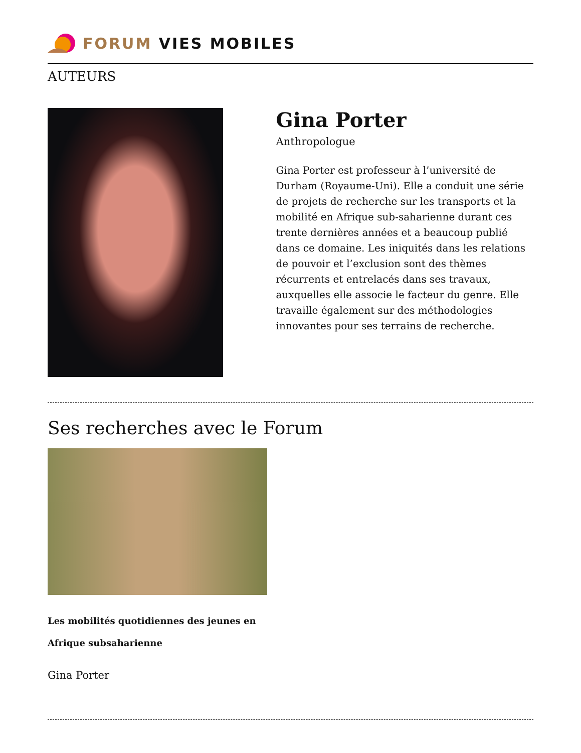FORUM VIES MOBILES
AUTEURS
Gina Porter
Anthropologue
Gina Porter est professeur à l’université de Durham (Royaume-Uni). Elle a conduit une série de projets de recherche sur les transports et la mobilité en Afrique sub-saharienne durant ces trente dernières années et a beaucoup publié dans ce domaine. Les iniquités dans les relations de pouvoir et l’exclusion sont des thèmes récurrents et entrelacés dans ses travaux, auxquelles elle associe le facteur du genre. Elle travaille également sur des méthodologies innovantes pour ses terrains de recherche.
Ses recherches avec le Forum
Les mobilités quotidiennes des jeunes en Afrique subsaharienne
Gina Porter